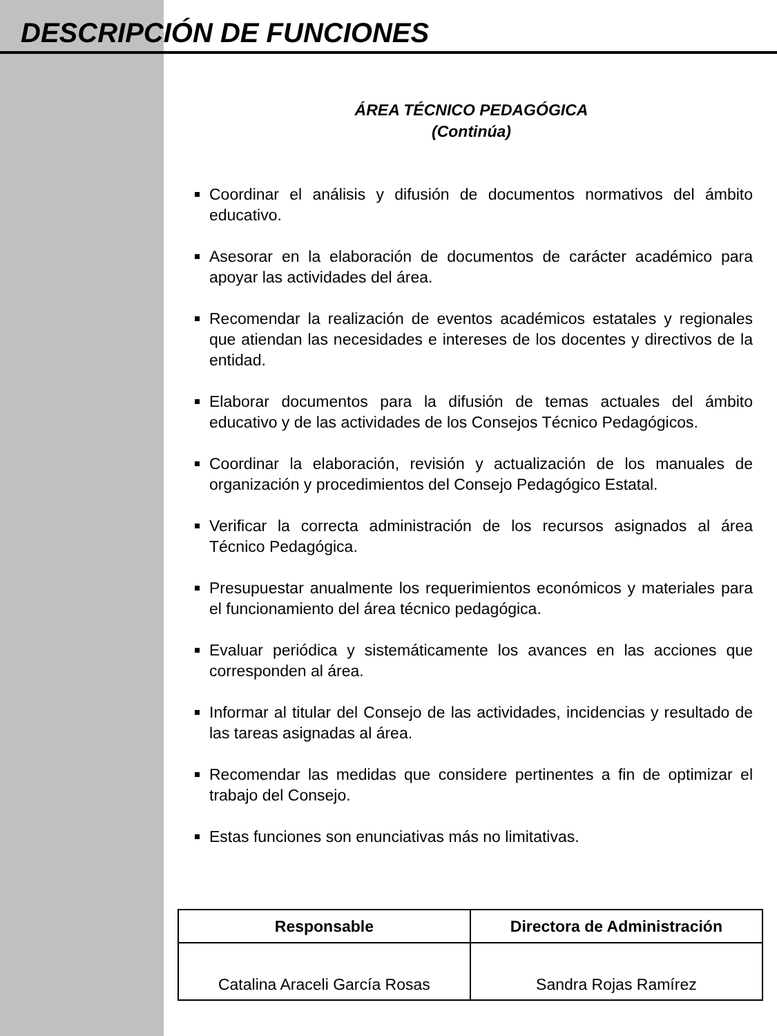DESCRIPCIÓN DE FUNCIONES
ÁREA TÉCNICO PEDAGÓGICA
(Continúa)
Coordinar el análisis y difusión de documentos normativos del ámbito educativo.
Asesorar en la elaboración de documentos de carácter académico para apoyar las actividades del área.
Recomendar la realización de eventos académicos estatales y regionales que atiendan las necesidades e intereses de los docentes y directivos de la entidad.
Elaborar documentos para la difusión de temas actuales del ámbito educativo y de las actividades de los Consejos Técnico Pedagógicos.
Coordinar la elaboración, revisión y actualización de los manuales de organización y procedimientos del Consejo Pedagógico Estatal.
Verificar la correcta administración de los recursos asignados al área Técnico Pedagógica.
Presupuestar anualmente los requerimientos económicos y materiales para el funcionamiento del área técnico pedagógica.
Evaluar periódica y sistemáticamente los avances en las acciones que corresponden al área.
Informar al titular del Consejo de las actividades, incidencias y resultado de las tareas asignadas al área.
Recomendar las medidas que considere pertinentes a fin de optimizar el trabajo del Consejo.
Estas funciones son enunciativas más no limitativas.
| Responsable | Directora de Administración |
| --- | --- |
| Catalina Araceli García Rosas | Sandra Rojas Ramírez |